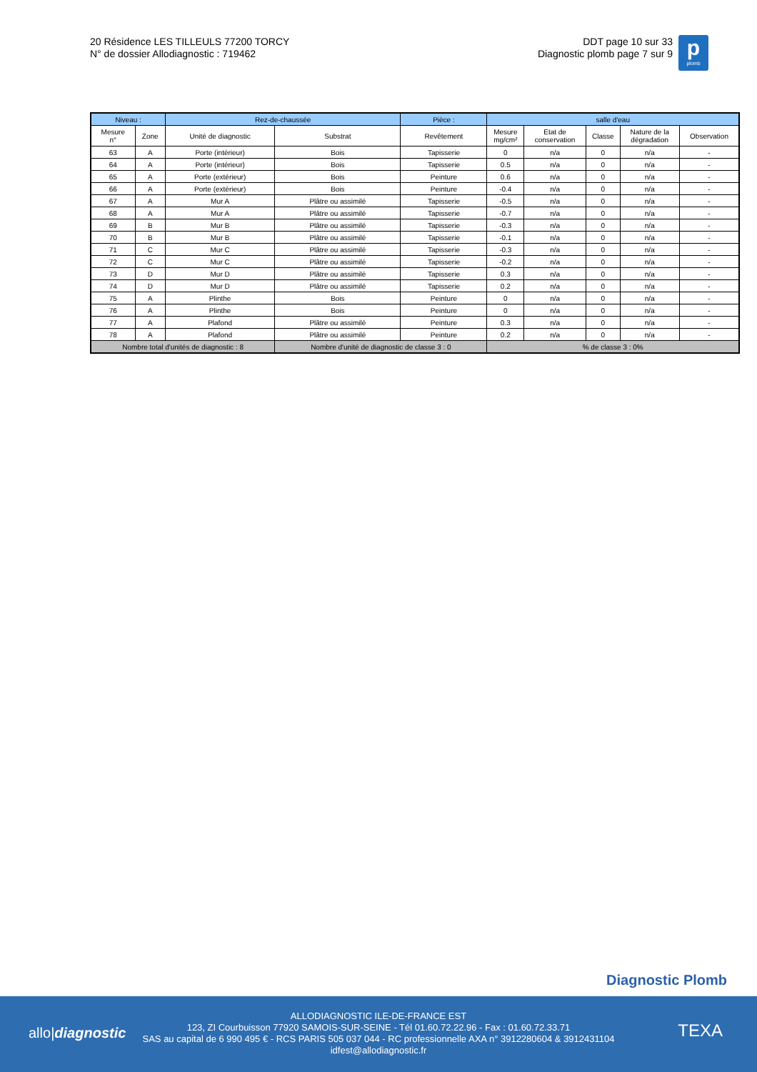20 Résidence LES TILLEULS 77200 TORCY
N° de dossier Allodiagnostic : 719462
DDT page 10 sur 33
Diagnostic plomb page 7 sur 9
p
plomb
| Niveau : | | Rez-de-chaussée | | Pièce : | salle d'eau | | | | |
| --- | --- | --- | --- | --- | --- | --- | --- | --- | --- |
| Mesure n° | Zone | Unité de diagnostic | Substrat | Revêtement | Mesure mg/cm² | Etat de conservation | Classe | Nature de la dégradation | Observation |
| 63 | A | Porte (intérieur) | Bois | Tapisserie | 0 | n/a | 0 | n/a | - |
| 64 | A | Porte (intérieur) | Bois | Tapisserie | 0.5 | n/a | 0 | n/a | - |
| 65 | A | Porte (extérieur) | Bois | Peinture | 0.6 | n/a | 0 | n/a | - |
| 66 | A | Porte (extérieur) | Bois | Peinture | -0.4 | n/a | 0 | n/a | - |
| 67 | A | Mur A | Plâtre ou assimilé | Tapisserie | -0.5 | n/a | 0 | n/a | - |
| 68 | A | Mur A | Plâtre ou assimilé | Tapisserie | -0.7 | n/a | 0 | n/a | - |
| 69 | B | Mur B | Plâtre ou assimilé | Tapisserie | -0.3 | n/a | 0 | n/a | - |
| 70 | B | Mur B | Plâtre ou assimilé | Tapisserie | -0.1 | n/a | 0 | n/a | - |
| 71 | C | Mur C | Plâtre ou assimilé | Tapisserie | -0.3 | n/a | 0 | n/a | - |
| 72 | C | Mur C | Plâtre ou assimilé | Tapisserie | -0.2 | n/a | 0 | n/a | - |
| 73 | D | Mur D | Plâtre ou assimilé | Tapisserie | 0.3 | n/a | 0 | n/a | - |
| 74 | D | Mur D | Plâtre ou assimilé | Tapisserie | 0.2 | n/a | 0 | n/a | - |
| 75 | A | Plinthe | Bois | Peinture | 0 | n/a | 0 | n/a | - |
| 76 | A | Plinthe | Bois | Peinture | 0 | n/a | 0 | n/a | - |
| 77 | A | Plafond | Plâtre ou assimilé | Peinture | 0.3 | n/a | 0 | n/a | - |
| 78 | A | Plafond | Plâtre ou assimilé | Peinture | 0.2 | n/a | 0 | n/a | - |
| Nombre total d'unités de diagnostic : 8 | | | Nombre d'unité de diagnostic de classe 3 : 0 | | % de classe 3 : 0% | | | | |
Diagnostic Plomb
allo|diagnostic
ALLODIAGNOSTIC ILE-DE-FRANCE EST
123, ZI Courbuisson 77920 SAMOIS-SUR-SEINE - Tél 01.60.72.22.96 - Fax : 01.60.72.33.71
SAS au capital de 6 990 495 € - RCS PARIS 505 037 044 - RC professionnelle AXA n° 3912280604 & 3912431104
idfest@allodiagnostic.fr
TEXA